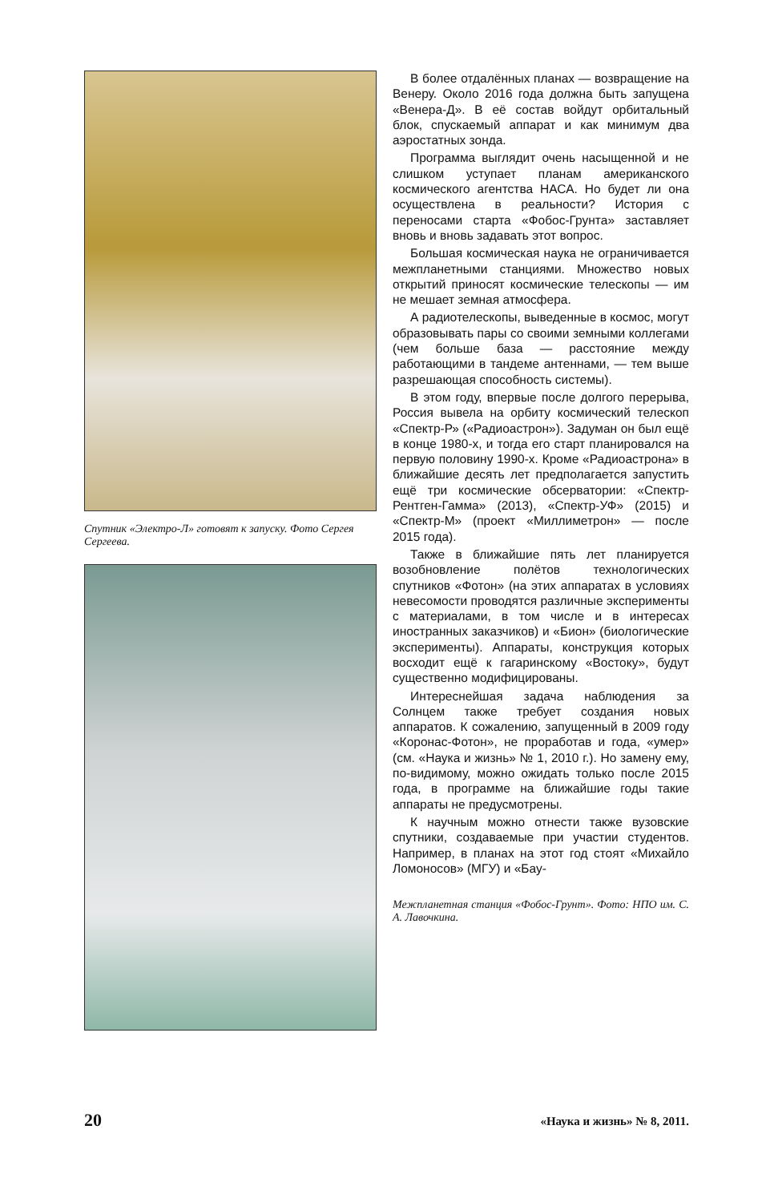Спутник «Электро-Л» готовят к запуску. Фото Сергея Сергеева.
В более отдалённых планах — возвращение на Венеру. Около 2016 года должна быть запущена «Венера-Д». В её состав войдут орбитальный блок, спускаемый аппарат и как минимум два аэростатных зонда.
Программа выглядит очень насыщенной и не слишком уступает планам американского космического агентства НАСА. Но будет ли она осуществлена в реальности? История с переносами старта «Фобос-Грунта» заставляет вновь и вновь задавать этот вопрос.
Большая космическая наука не ограничивается межпланетными станциями. Множество новых открытий приносят космические телескопы — им не мешает земная атмосфера.
А радиотелескопы, выведенные в космос, могут образовывать пары со своими земными коллегами (чем больше база — расстояние между работающими в тандеме антеннами, — тем выше разрешающая способность системы).
В этом году, впервые после долгого перерыва, Россия вывела на орбиту космический телескоп «Спектр-Р» («Радиоастрон»). Задуман он был ещё в конце 1980-х, и тогда его старт планировался на первую половину 1990-х. Кроме «Радиоастрона» в ближайшие десять лет предполагается запустить ещё три космические обсерватории: «Спектр-Рентген-Гамма» (2013), «Спектр-УФ» (2015) и «Спектр-М» (проект «Миллиметрон» — после 2015 года).
Также в ближайшие пять лет планируется возобновление полётов технологических спутников «Фотон» (на этих аппаратах в условиях невесомости проводятся различные эксперименты с материалами, в том числе и в интересах иностранных заказчиков) и «Бион» (биологические эксперименты). Аппараты, конструкция которых восходит ещё к гагаринскому «Востоку», будут существенно модифицированы.
Интереснейшая задача наблюдения за Солнцем также требует создания новых аппаратов. К сожалению, запущенный в 2009 году «Коронас-Фотон», не проработав и года, «умер» (см. «Наука и жизнь» № 1, 2010 г.). Но замену ему, по-видимому, можно ожидать только после 2015 года, в программе на ближайшие годы такие аппараты не предусмотрены.
К научным можно отнести также вузовские спутники, создаваемые при участии студентов. Например, в планах на этот год стоят «Михайло Ломоносов» (МГУ) и «Бау-
Межпланетная станция «Фобос-Грунт». Фото: НПО им. С. А. Лавочкина.
20 «Наука и жизнь» № 8, 2011.